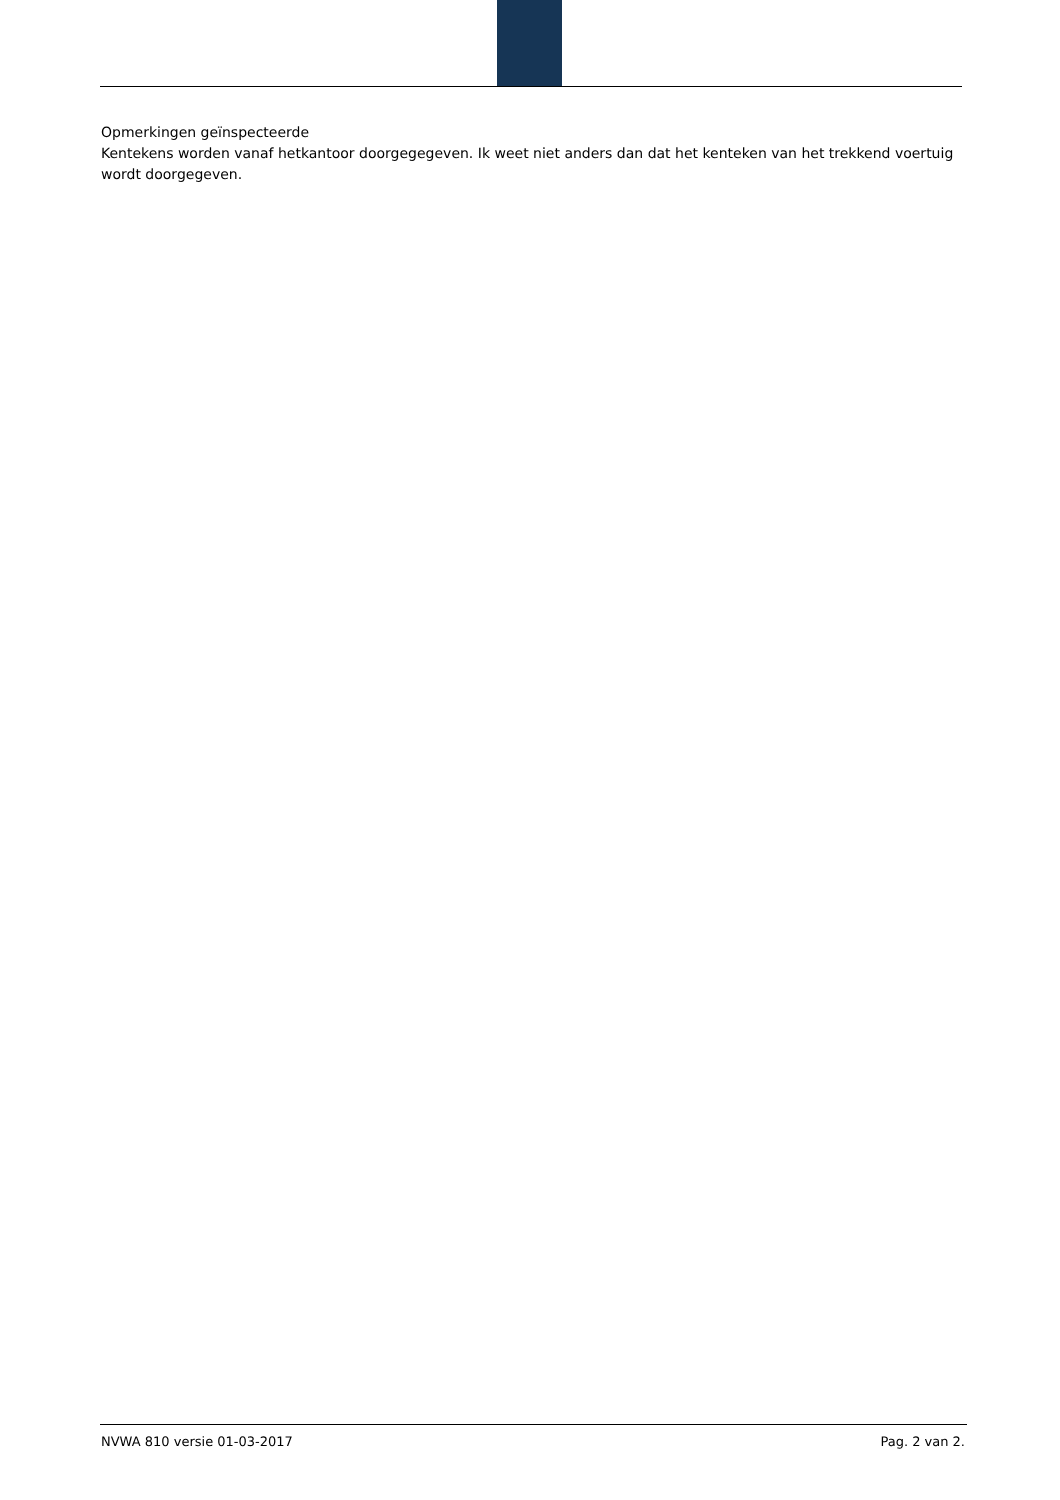Opmerkingen geïnspecteerde
Kentekens worden vanaf hetkantoor doorgegegeven. Ik weet niet anders dan dat het kenteken van het trekkend voertuig wordt doorgegeven.
NVWA 810 versie 01-03-2017 Pag. 2 van 2.